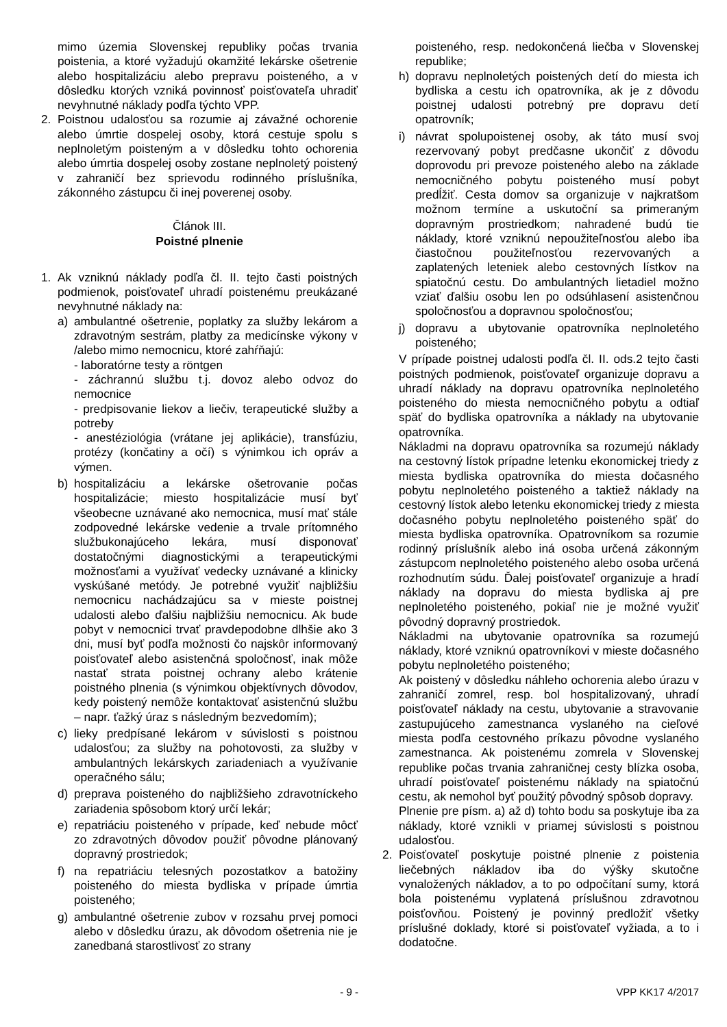mimo územia Slovenskej republiky počas trvania poistenia, a ktoré vyžadujú okamžité lekárske ošetrenie alebo hospitalizáciu alebo prepravu poisteného, a v dôsledku ktorých vzniká povinnosť poisťovateľa uhradiť nevyhnutné náklady podľa týchto VPP.
2. Poistnou udalosťou sa rozumie aj závažné ochorenie alebo úmrtie dospelej osoby, ktorá cestuje spolu s neplnoletým poisteným a v dôsledku tohto ochorenia alebo úmrtia dospelej osoby zostane neplnoletý poistený v zahraničí bez sprievodu rodinného príslušníka, zákonného zástupcu či inej poverenej osoby.
Článok III.
Poistné plnenie
1. Ak vzniknú náklady podľa čl. II. tejto časti poistných podmienok, poisťovateľ uhradí poistenému preukázané nevyhnutné náklady na:
a) ambulantné ošetrenie, poplatky za služby lekárom a zdravotným sestrám, platby za medicínske výkony v /alebo mimo nemocnicu, ktoré zahŕňajú:
- laboratórne testy a röntgen
- záchrannú službu t.j. dovoz alebo odvoz do nemocnice
- predpisovanie liekov a liečiv, terapeutické služby a potreby
- anestéziológia (vrátane jej aplikácie), transfúziu, protézy (končatiny a očí) s výnimkou ich opráv a výmen.
b) hospitalizáciu a lekárske ošetrovanie počas hospitalizácie; miesto hospitalizácie musí byť všeobecne uznávané ako nemocnica, musí mať stále zodpovedné lekárske vedenie a trvale prítomného službukonajúceho lekára, musí disponovať dostatočnými diagnostickými a terapeutickými možnosťami a využívať vedecky uznávané a klinicky vyskúšané metódy. Je potrebné využiť najbližšiu nemocnicu nachádzajúcu sa v mieste poistnej udalosti alebo ďalšiu najbližšiu nemocnicu. Ak bude pobyt v nemocnici trvať pravdepodobne dlhšie ako 3 dni, musí byť podľa možnosti čo najskôr informovaný poisťovateľ alebo asistenčná spoločnosť, inak môže nastať strata poistnej ochrany alebo krátenie poistného plnenia (s výnimkou objektívnych dôvodov, kedy poistený nemôže kontaktovať asistenčnú službu – napr. ťažký úraz s následným bezvedomím);
c) lieky predpísané lekárom v súvislosti s poistnou udalosťou; za služby na pohotovosti, za služby v ambulantných lekárskych zariadeniach a využívanie operačného sálu;
d) preprava poisteného do najbližšieho zdravotníckeho zariadenia spôsobom ktorý určí lekár;
e) repatriáciu poisteného v prípade, keď nebude môcť zo zdravotných dôvodov použiť pôvodne plánovaný dopravný prostriedok;
f) na repatriáciu telesných pozostatkov a batožiny poisteného do miesta bydliska v prípade úmrtia poisteného;
g) ambulantné ošetrenie zubov v rozsahu prvej pomoci alebo v dôsledku úrazu, ak dôvodom ošetrenia nie je zanedbaná starostlivosť zo strany
poisteného, resp. nedokončená liečba v Slovenskej republike;
h) dopravu neplnoletých poistených detí do miesta ich bydliska a cestu ich opatrovníka, ak je z dôvodu poistnej udalosti potrebný pre dopravu detí opatrovník;
i) návrat spolupoistenej osoby, ak táto musí svoj rezervovaný pobyt predčasne ukončiť z dôvodu doprovodu pri prevoze poisteného alebo na základe nemocničného pobytu poisteného musí pobyt predĺžiť. Cesta domov sa organizuje v najkratšom možnom termíne a uskutoční sa primeraným dopravným prostriedkom; nahradené budú tie náklady, ktoré vzniknú nepoužiteľnosťou alebo iba čiastočnou použiteľnosťou rezervovaných a zaplatených leteniek alebo cestovných lístkov na spiatočnú cestu. Do ambulantných lietadiel možno vziať ďalšiu osobu len po odsúhlasení asistenčnou spoločnosťou a dopravnou spoločnosťou;
j) dopravu a ubytovanie opatrovníka neplnoletého poisteného;
V prípade poistnej udalosti podľa čl. II. ods.2 tejto časti poistných podmienok, poisťovateľ organizuje dopravu a uhradí náklady na dopravu opatrovníka neplnoletého poisteného do miesta nemocničného pobytu a odtiaľ späť do bydliska opatrovníka a náklady na ubytovanie opatrovníka.
Nákladmi na dopravu opatrovníka sa rozumejú náklady na cestovný lístok prípadne letenku ekonomickej triedy z miesta bydliska opatrovníka do miesta dočasného pobytu neplnoletého poisteného a taktiež náklady na cestovný lístok alebo letenku ekonomickej triedy z miesta dočasného pobytu neplnoletého poisteného späť do miesta bydliska opatrovníka. Opatrovníkom sa rozumie rodinný príslušník alebo iná osoba určená zákonným zástupcom neplnoletého poisteného alebo osoba určená rozhodnutím súdu. Ďalej poisťovateľ organizuje a hradí náklady na dopravu do miesta bydliska aj pre neplnoletého poisteného, pokiaľ nie je možné využiť pôvodný dopravný prostriedok.
Nákladmi na ubytovanie opatrovníka sa rozumejú náklady, ktoré vzniknú opatrovníkovi v mieste dočasného pobytu neplnoletého poisteného;
Ak poistený v dôsledku náhleho ochorenia alebo úrazu v zahraničí zomrel, resp. bol hospitalizovaný, uhradí poisťovateľ náklady na cestu, ubytovanie a stravovanie zastupujúceho zamestnanca vyslaného na cieľové miesta podľa cestovného príkazu pôvodne vyslaného zamestnanca. Ak poistenému zomrela v Slovenskej republike počas trvania zahraničnej cesty blízka osoba, uhradí poisťovateľ poistenému náklady na spiatočnú cestu, ak nemohol byť použitý pôvodný spôsob dopravy.
Plnenie pre písm. a) až d) tohto bodu sa poskytuje iba za náklady, ktoré vznikli v priamej súvislosti s poistnou udalosťou.
2. Poisťovateľ poskytuje poistné plnenie z poistenia liečebných nákladov iba do výšky skutočne vynaložených nákladov, a to po odpočítaní sumy, ktorá bola poistenému vyplatená príslušnou zdravotnou poisťovňou. Poistený je povinný predložiť všetky príslušné doklady, ktoré si poisťovateľ vyžiada, a to i dodatočne.
- 9 - VPP KK17 4/2017